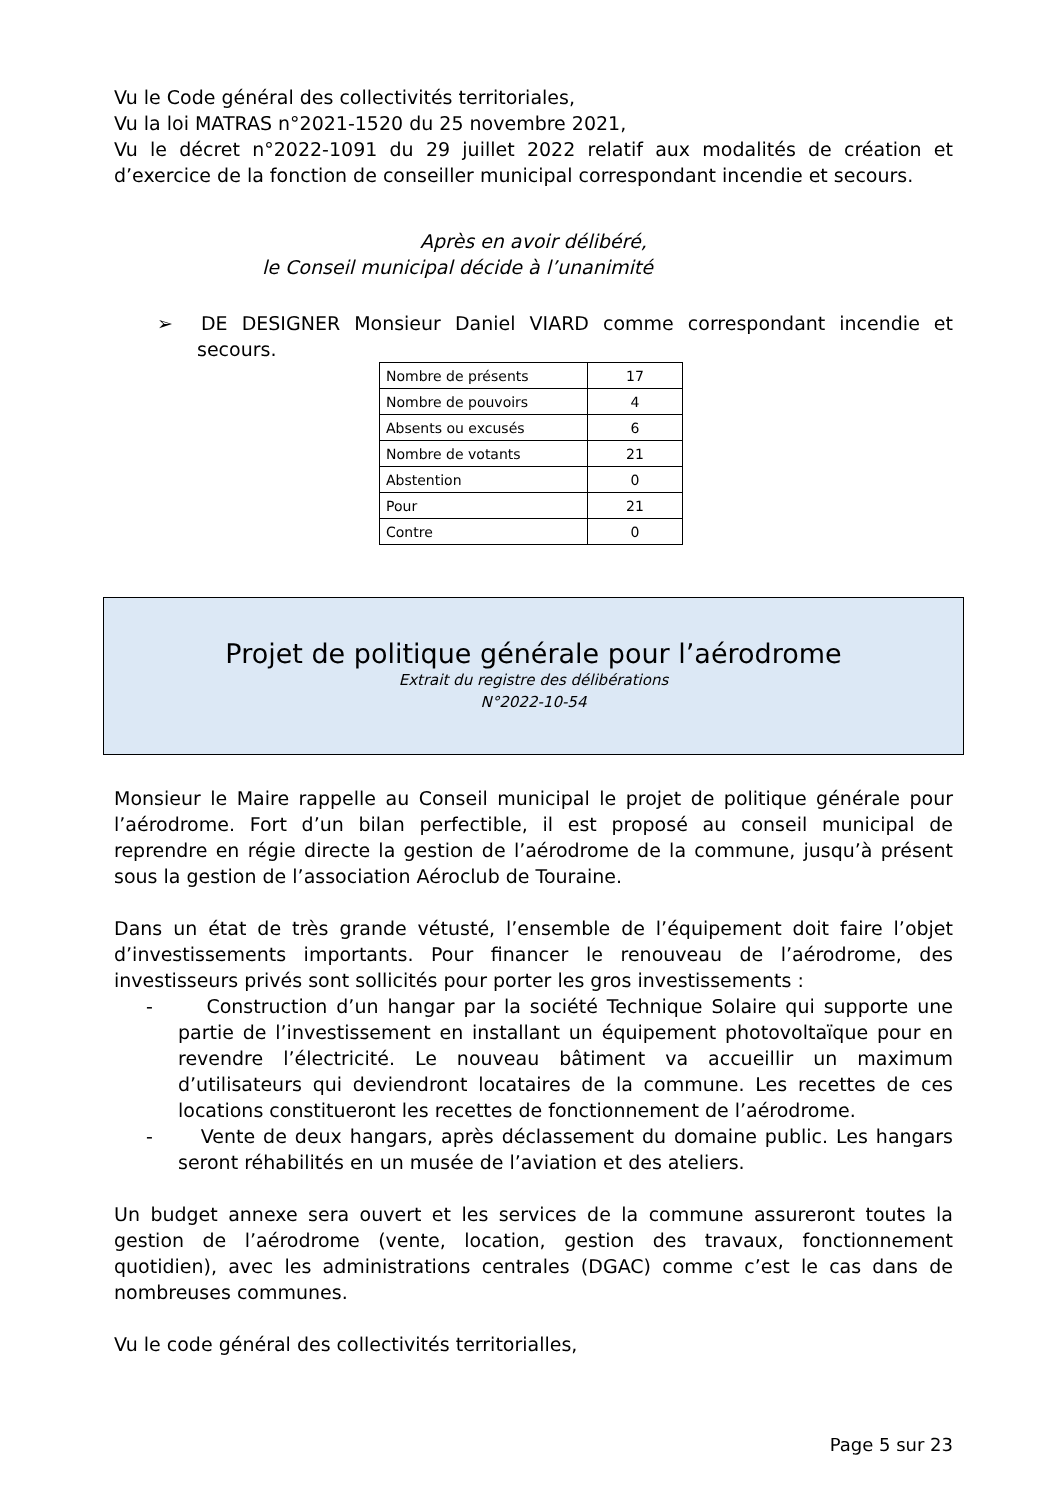Vu le Code général des collectivités territoriales,
Vu la loi MATRAS n°2021-1520 du 25 novembre 2021,
Vu le décret n°2022-1091 du 29 juillet 2022 relatif aux modalités de création et d’exercice de la fonction de conseiller municipal correspondant incendie et secours.
Après en avoir délibéré,
le Conseil municipal décide à l’unanimité
➢ DE DESIGNER Monsieur Daniel VIARD comme correspondant incendie et secours.
| Nombre de présents | 17 |
| Nombre de pouvoirs | 4 |
| Absents ou excusés | 6 |
| Nombre de votants | 21 |
| Abstention | 0 |
| Pour | 21 |
| Contre | 0 |
Projet de politique générale pour l’aérodrome
Extrait du registre des délibérations
N°2022-10-54
Monsieur le Maire rappelle au Conseil municipal le projet de politique générale pour l’aérodrome. Fort d’un bilan perfectible, il est proposé au conseil municipal de reprendre en régie directe la gestion de l’aérodrome de la commune, jusqu’à présent sous la gestion de l’association Aéroclub de Touraine.
Dans un état de très grande vétusté, l’ensemble de l’équipement doit faire l’objet d’investissements importants. Pour financer le renouveau de l’aérodrome, des investisseurs privés sont sollicités pour porter les gros investissements :
- Construction d’un hangar par la société Technique Solaire qui supporte une partie de l’investissement en installant un équipement photovoltaïque pour en revendre l’électricité. Le nouveau bâtiment va accueillir un maximum d’utilisateurs qui deviendront locataires de la commune. Les recettes de ces locations constitueront les recettes de fonctionnement de l’aérodrome.
- Vente de deux hangars, après déclassement du domaine public. Les hangars seront réhabilités en un musée de l’aviation et des ateliers.
Un budget annexe sera ouvert et les services de la commune assureront toutes la gestion de l’aérodrome (vente, location, gestion des travaux, fonctionnement quotidien), avec les administrations centrales (DGAC) comme c’est le cas dans de nombreuses communes.
Vu le code général des collectivités territorialles,
Page 5 sur 23